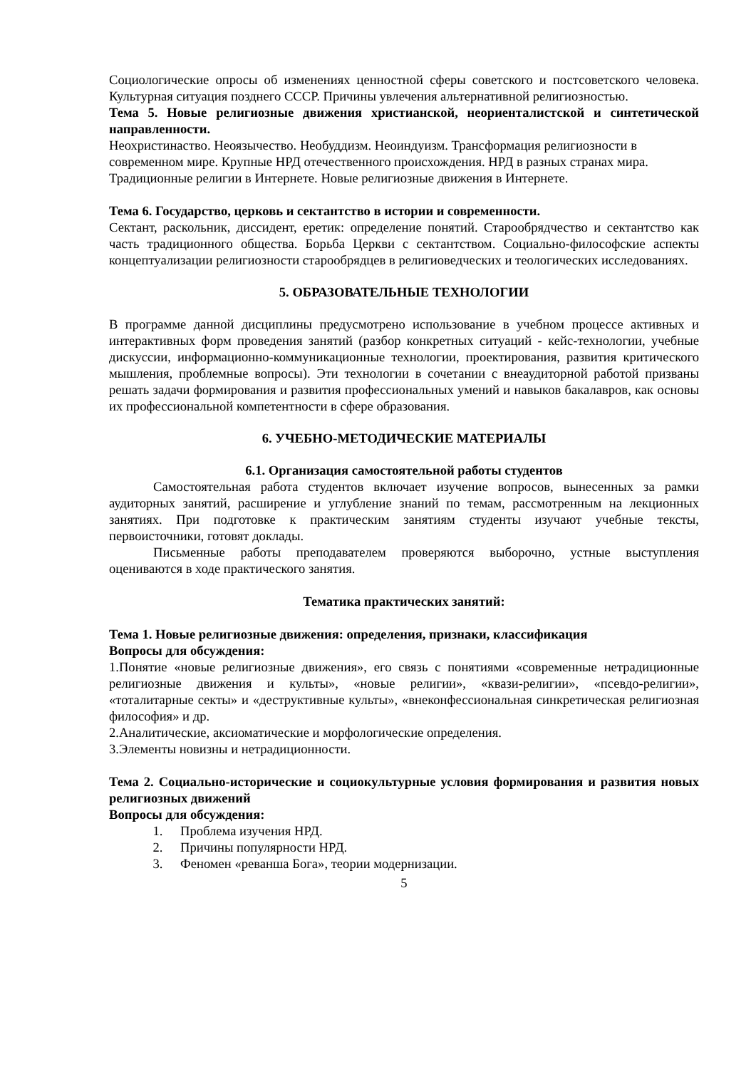Социологические опросы об изменениях ценностной сферы советского и постсоветского человека. Культурная ситуация позднего СССР. Причины увлечения альтернативной религиозностью.
Тема 5. Новые религиозные движения христианской, неориенталистской и синтетической направленности.
Неохристинаство. Неоязычество. Необуддизм. Неоиндуизм. Трансформация религиозности в современном мире. Крупные НРД отечественного происхождения. НРД в разных странах мира. Традиционные религии в Интернете. Новые религиозные движения в Интернете.
Тема 6. Государство, церковь и сектантство в истории и современности.
Сектант, раскольник, диссидент, еретик: определение понятий. Старообрядчество и сектантство как часть традиционного общества. Борьба Церкви с сектантством. Социально-философские аспекты концептуализации религиозности старообрядцев в религиоведческих и теологических исследованиях.
5. ОБРАЗОВАТЕЛЬНЫЕ ТЕХНОЛОГИИ
В программе данной дисциплины предусмотрено использование в учебном процессе активных и интерактивных форм проведения занятий (разбор конкретных ситуаций - кейс-технологии, учебные дискуссии, информационно-коммуникационные технологии, проектирования, развития критического мышления, проблемные вопросы). Эти технологии в сочетании с внеаудиторной работой призваны решать задачи формирования и развития профессиональных умений и навыков бакалавров, как основы их профессиональной компетентности в сфере образования.
6. УЧЕБНО-МЕТОДИЧЕСКИЕ МАТЕРИАЛЫ
6.1. Организация самостоятельной работы студентов
Самостоятельная работа студентов включает изучение вопросов, вынесенных за рамки аудиторных занятий, расширение и углубление знаний по темам, рассмотренным на лекционных занятиях. При подготовке к практическим занятиям студенты изучают учебные тексты, первоисточники, готовят доклады.
Письменные работы преподавателем проверяются выборочно, устные выступления оцениваются в ходе практического занятия.
Тематика практических занятий:
Тема 1. Новые религиозные движения: определения, признаки, классификация
Вопросы для обсуждения:
1.Понятие «новые религиозные движения», его связь с понятиями «современные нетрадиционные религиозные движения и культы», «новые религии», «квази-религии», «псевдо-религии», «тоталитарные секты» и «деструктивные культы», «внеконфессиональная синкретическая религиозная философия» и др.
2.Аналитические, аксиоматические и морфологические определения.
3.Элементы новизны и нетрадиционности.
Тема 2. Социально-исторические и социокультурные условия формирования и развития новых религиозных движений
Вопросы для обсуждения:
1. Проблема изучения НРД.
2. Причины популярности НРД.
3. Феномен «реванша Бога», теории модернизации.
5